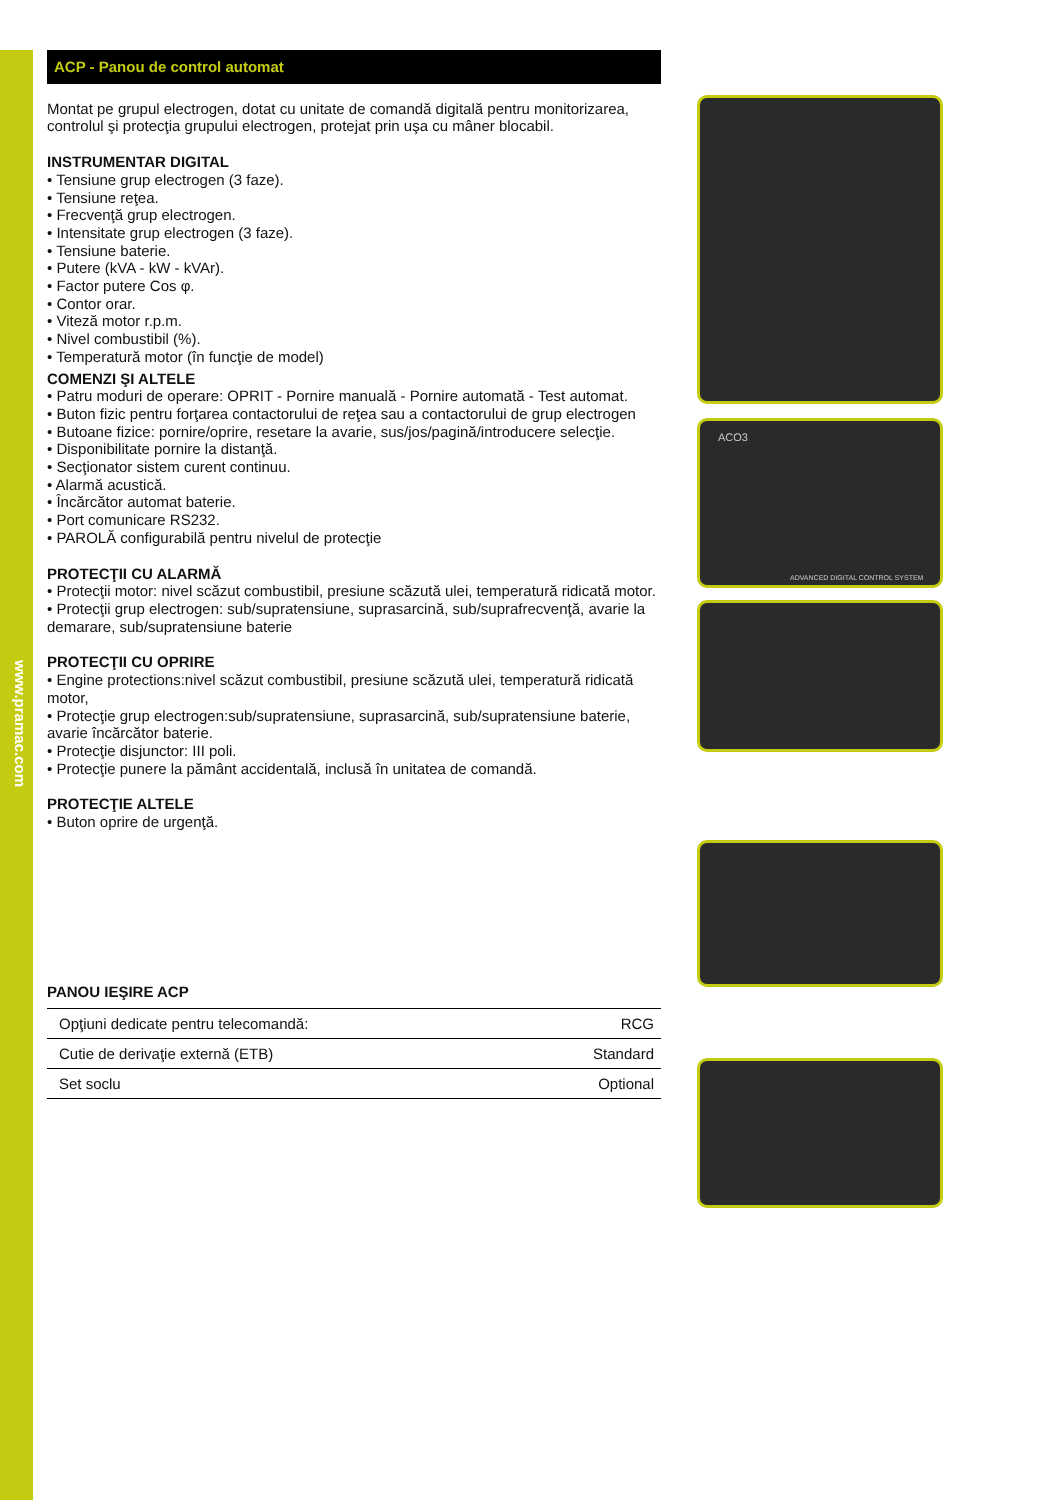www.pramac.com
ACP - Panou de control automat
Montat pe grupul electrogen, dotat cu unitate de comandă digitală pentru monitorizarea, controlul şi protecţia grupului electrogen, protejat prin uşa cu mâner blocabil.
INSTRUMENTAR DIGITAL
• Tensiune grup electrogen (3 faze).
• Tensiune reţea.
• Frecvenţă grup electrogen.
• Intensitate grup electrogen (3 faze).
• Tensiune baterie.
• Putere (kVA - kW - kVAr).
• Factor putere Cos φ.
• Contor orar.
• Viteză motor r.p.m.
• Nivel combustibil (%).
• Temperatură motor (în funcţie de model)
COMENZI ŞI ALTELE
• Patru moduri de operare: OPRIT - Pornire manuală - Pornire automată - Test automat.
• Buton fizic pentru forţarea contactorului de reţea sau a contactorului de grup electrogen
• Butoane fizice: pornire/oprire, resetare la avarie, sus/jos/pagină/introducere selecţie.
• Disponibilitate pornire la distanţă.
• Secţionator sistem curent continuu.
• Alarmă acustică.
• Încărcător automat baterie.
• Port comunicare RS232.
• PAROLĂ configurabilă pentru nivelul de protecţie
PROTECŢII CU ALARMĂ
• Protecţii motor: nivel scăzut combustibil, presiune scăzută ulei, temperatură ridicată motor.
• Protecţii grup electrogen: sub/supratensiune, suprasarcină, sub/suprafrecvenţă, avarie la demarare, sub/supratensiune baterie
PROTECŢII CU OPRIRE
• Engine protections:nivel scăzut combustibil, presiune scăzută ulei, temperatură ridicată motor,
• Protecţie grup electrogen:sub/supratensiune, suprasarcină, sub/supratensiune baterie, avarie încărcător baterie.
• Protecţie disjunctor: III poli.
• Protecţie punere la pământ accidentală, inclusă în unitatea de comandă.
PROTECŢIE ALTELE
• Buton oprire de urgenţă.
PANOU IEŞIRE ACP
| Opţiuni dedicate pentru telecomandă: | RCG |
| Cutie de derivaţie externă (ETB) | Standard |
| Set soclu | Optional |
ACO3
ADVANCED DIGITAL CONTROL SYSTEM